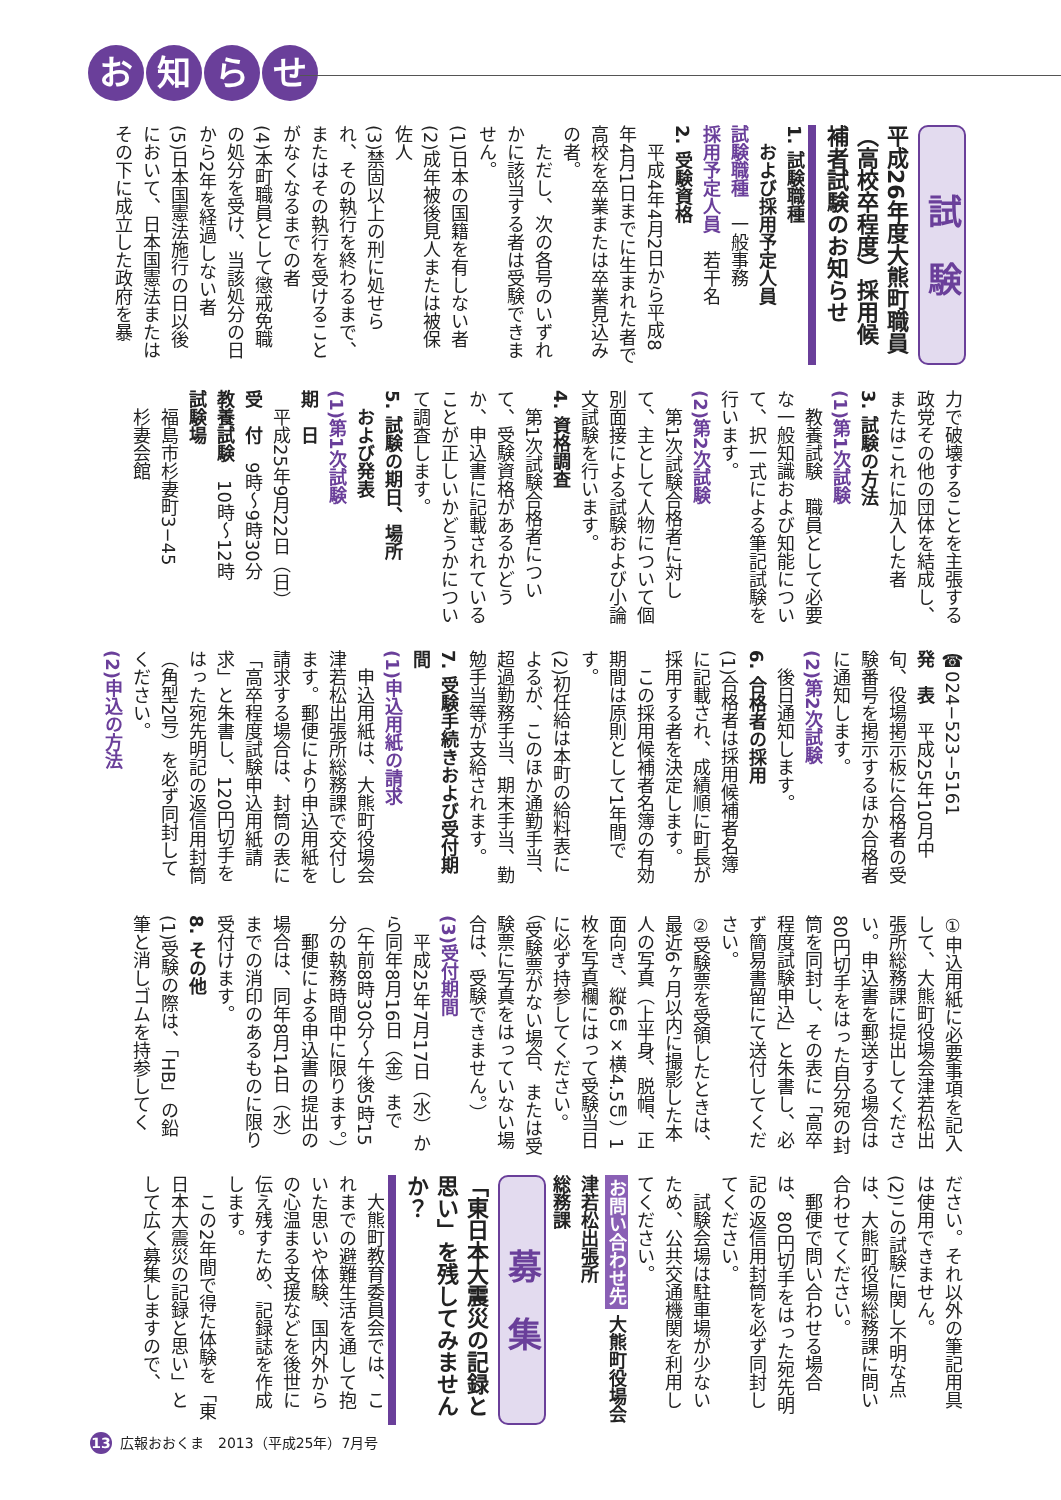お知らせ
試　験
平成26年度大熊町職員（高校卒程度）採用候補者試験のお知らせ
1. 試験職種
　および採用予定人員
試験職種　一般事務
採用予定人員　若干名
2. 受験資格
　平成4年4月2日から平成8年4月1日までに生まれた者で高校を卒業または卒業見込みの者。
　ただし、次の各号のいずれかに該当する者は受験できません。
(1)日本の国籍を有しない者
(2)成年被後見人または被保佐人
(3)禁固以上の刑に処せられ、その執行を終わるまで、またはその執行を受けることがなくなるまでの者
(4)本町職員として懲戒免職の処分を受け、当該処分の日から2年を経過しない者
(5)日本国憲法施行の日以後において、日本国憲法またはその下に成立した政府を暴
力で破壊することを主張する政党その他の団体を結成し、またはこれに加入した者
3. 試験の方法
(1)第1次試験
　教養試験　職員として必要な一般知識および知能について、択一式による筆記試験を行います。
(2)第2次試験
　第1次試験合格者に対して、主として人物について個別面接による試験および小論文試験を行います。
4. 資格調査
　第1次試験合格者について、受験資格があるかどうか、申込書に記載されていることが正しいかどうかについて調査します。
5. 試験の期日、場所
　および発表
(1)第1次試験
期　日
　平成25年9月22日（日）
受　付　9時〜9時30分
教養試験　10時〜12時
試験場
　福島市杉妻町3−45
　杉妻会館
☎024−523−5161
発　表　平成25年10月中旬、役場掲示板に合格者の受験番号を掲示するほか合格者に通知します。
(2)第2次試験
　後日通知します。
6. 合格者の採用
(1)合格者は採用候補者名簿に記載され、成績順に町長が採用する者を決定します。
　この採用候補者名簿の有効期間は原則として1年間です。
(2)初任給は本町の給料表によるが、このほか通勤手当、超過勤務手当、期末手当、勤勉手当等が支給されます。
7. 受験手続きおよび受付期間
(1)申込用紙の請求
　申込用紙は、大熊町役場会津若松出張所総務課で交付します。郵便により申込用紙を請求する場合は、封筒の表に「高卒程度試験申込用紙請求」と朱書し、120円切手をはった宛先明記の返信用封筒（角型2号）を必ず同封してください。
(2)申込の方法
①申込用紙に必要事項を記入して、大熊町役場会津若松出張所総務課に提出してください。申込書を郵送する場合は80円切手をはった自分宛の封筒を同封し、その表に「高卒程度試験申込」と朱書し、必ず簡易書留にて送付してください。
②受験票を受領したときは、最近6ヶ月以内に撮影した本人の写真（上半身、脱帽、正面向き、縦6㎝×横4.5㎝）1枚を写真欄にはって受験当日に必ず持参してください。（受験票がない場合、または受験票に写真をはっていない場合は、受験できません。）
(3)受付期間
　平成25年7月17日（水）から同年8月16日（金）まで（午前8時30分〜午後5時15分の執務時間中に限ります。）
　郵便による申込書の提出の場合は、同年8月14日（水）までの消印のあるものに限り受付けます。
8. その他
(1)受験の際は、「HB」の鉛筆と消しゴムを持参してく
ださい。それ以外の筆記用具は使用できません。
(2)この試験に関し不明な点は、大熊町役場総務課に問い合わせてください。
　郵便で問い合わせる場合は、80円切手をはった宛先明記の返信用封筒を必ず同封してください。
　試験会場は駐車場が少ないため、公共交通機関を利用してください。
お問い合わせ先 大熊町役場会津若松出張所
総務課
募　集
「東日本大震災の記録と思い」を残してみませんか？
　大熊町教育委員会では、これまでの避難生活を通して抱いた思いや体験、国内外からの心温まる支援などを後世に伝え残すため、記録誌を作成します。
　この2年間で得た体験を「東日本大震災の記録と思い」として広く募集しますので、
13 広報おおくま　2013（平成25年）7月号